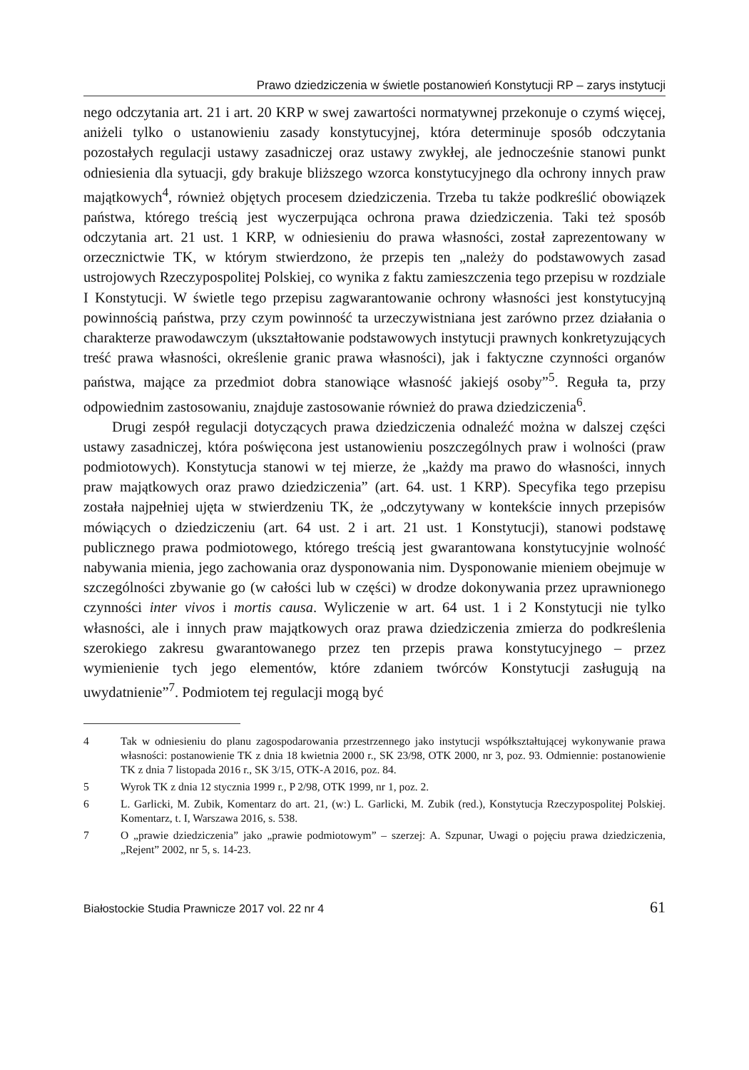Prawo dziedziczenia w świetle postanowień Konstytucji RP – zarys instytucji
nego odczytania art. 21 i art. 20 KRP w swej zawartości normatywnej przekonuje o czymś więcej, aniżeli tylko o ustanowieniu zasady konstytucyjnej, która determinuje sposób odczytania pozostałych regulacji ustawy zasadniczej oraz ustawy zwykłej, ale jednocześnie stanowi punkt odniesienia dla sytuacji, gdy brakuje bliższego wzorca konstytucyjnego dla ochrony innych praw majątkowych<sup>4</sup>, również objętych procesem dziedziczenia. Trzeba tu także podkreślić obowiązek państwa, którego treścią jest wyczerpująca ochrona prawa dziedziczenia. Taki też sposób odczytania art. 21 ust. 1 KRP, w odniesieniu do prawa własności, został zaprezentowany w orzecznictwie TK, w którym stwierdzono, że przepis ten „należy do podstawowych zasad ustrojowych Rzeczypospolitej Polskiej, co wynika z faktu zamieszczenia tego przepisu w rozdziale I Konstytucji. W świetle tego przepisu zagwarantowanie ochrony własności jest konstytucyjną powinnością państwa, przy czym powinność ta urzeczywistniana jest zarówno przez działania o charakterze prawodawczym (ukształtowanie podstawowych instytucji prawnych konkretyzujących treść prawa własności, określenie granic prawa własności), jak i faktyczne czynności organów państwa, mające za przedmiot dobra stanowiące własność jakiejś osoby”<sup>5</sup>. Reguła ta, przy odpowiednim zastosowaniu, znajduje zastosowanie również do prawa dziedziczenia<sup>6</sup>.
Drugi zespół regulacji dotyczących prawa dziedziczenia odnaleźć można w dalszej części ustawy zasadniczej, która poświęcona jest ustanowieniu poszczególnych praw i wolności (praw podmiotowych). Konstytucja stanowi w tej mierze, że „każdy ma prawo do własności, innych praw majątkowych oraz prawo dziedziczenia” (art. 64. ust. 1 KRP). Specyfika tego przepisu została najpełniej ujęta w stwierdzeniu TK, że „odczytywany w kontekście innych przepisów mówiących o dziedziczeniu (art. 64 ust. 2 i art. 21 ust. 1 Konstytucji), stanowi podstawę publicznego prawa podmiotowego, którego treścią jest gwarantowana konstytucyjnie wolność nabywania mienia, jego zachowania oraz dysponowania nim. Dysponowanie mieniem obejmuje w szczególności zbywanie go (w całości lub w części) w drodze dokonywania przez uprawnionego czynności inter vivos i mortis causa. Wyliczenie w art. 64 ust. 1 i 2 Konstytucji nie tylko własności, ale i innych praw majątkowych oraz prawa dziedziczenia zmierza do podkreślenia szerokiego zakresu gwarantowanego przez ten przepis prawa konstytucyjnego – przez wymienienie tych jego elementów, które zdaniem twórców Konstytucji zasługują na uwydatnienie”<sup>7</sup>. Podmiotem tej regulacji mogą być
4 Tak w odniesieniu do planu zagospodarowania przestrzennego jako instytucji współkształtującej wykonywanie prawa własności: postanowienie TK z dnia 18 kwietnia 2000 r., SK 23/98, OTK 2000, nr 3, poz. 93. Odmiennie: postanowienie TK z dnia 7 listopada 2016 r., SK 3/15, OTK-A 2016, poz. 84.
5 Wyrok TK z dnia 12 stycznia 1999 r., P 2/98, OTK 1999, nr 1, poz. 2.
6 L. Garlicki, M. Zubik, Komentarz do art. 21, (w:) L. Garlicki, M. Zubik (red.), Konstytucja Rzeczypospolitej Polskiej. Komentarz, t. I, Warszawa 2016, s. 538.
7 O „prawie dziedziczenia” jako „prawie podmiotowym” – szerzej: A. Szpunar, Uwagi o pojęciu prawa dziedziczenia, „Rejent” 2002, nr 5, s. 14-23.
Białostockie Studia Prawnicze 2017 vol. 22 nr 4 61